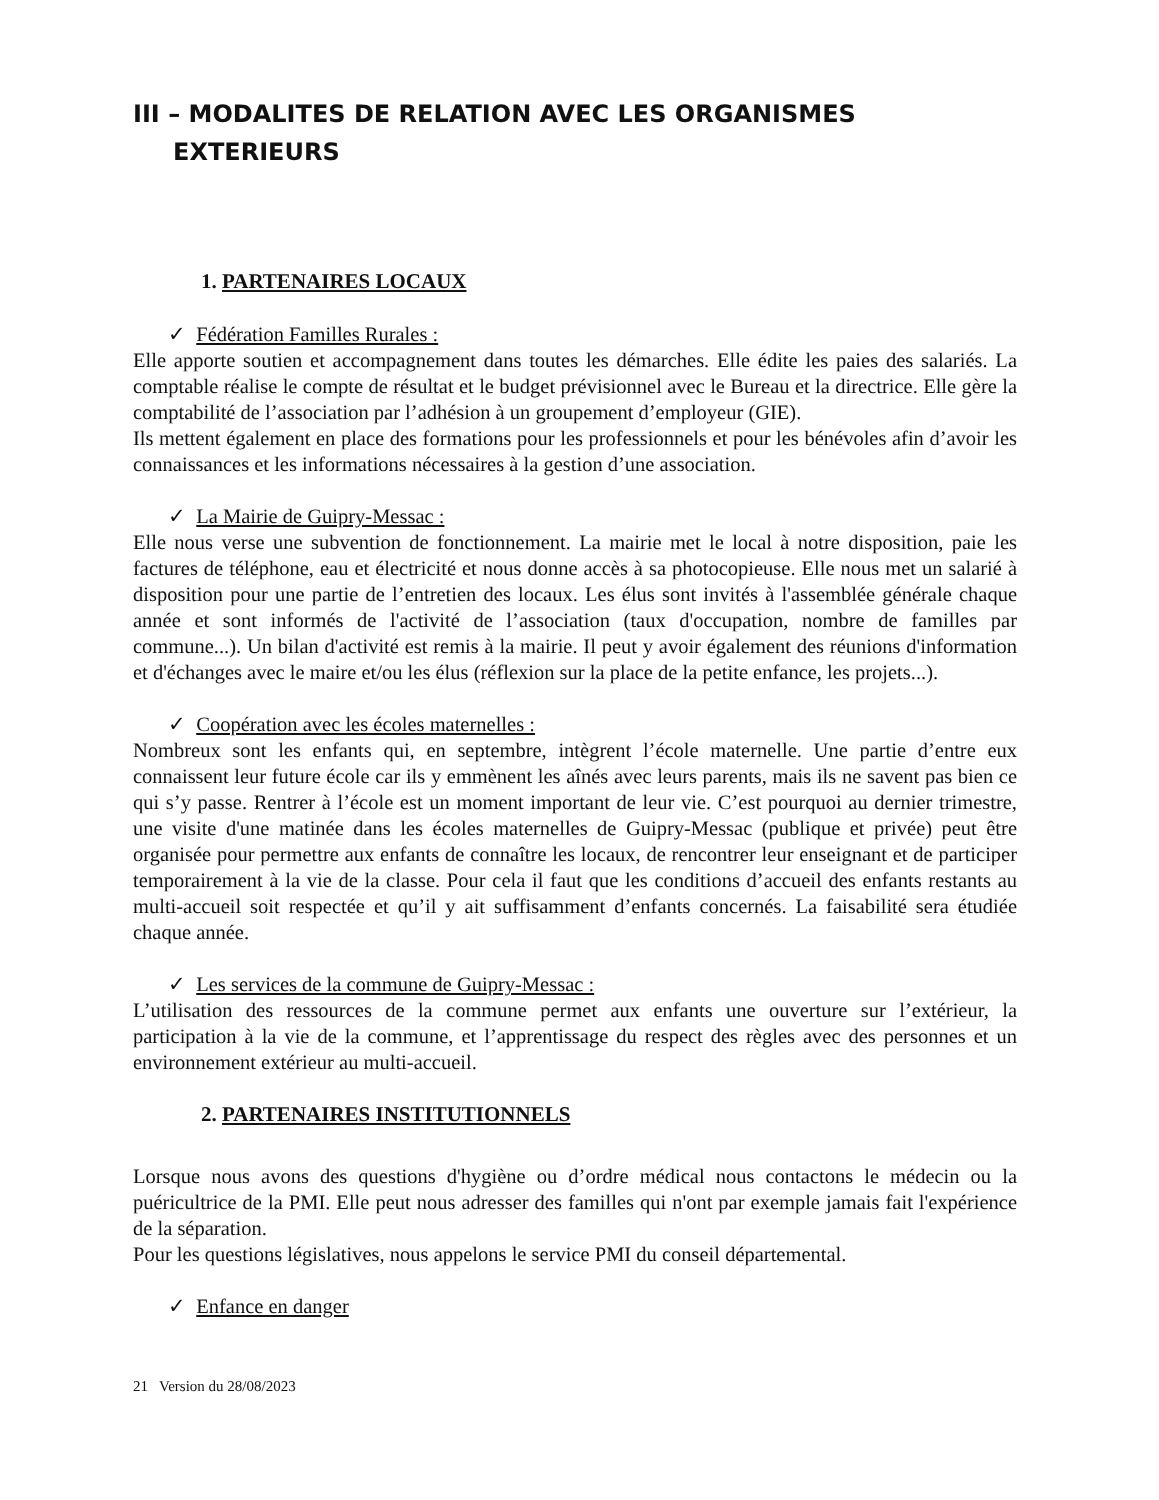III – MODALITES DE RELATION AVEC LES ORGANISMES
EXTERIEURS
1. PARTENAIRES LOCAUX
✓ Fédération Familles Rurales :
Elle apporte soutien et accompagnement dans toutes les démarches. Elle édite les paies des salariés. La comptable réalise le compte de résultat et le budget prévisionnel avec le Bureau et la directrice. Elle gère la comptabilité de l’association par l’adhésion à un groupement d’employeur (GIE).
Ils mettent également en place des formations pour les professionnels et pour les bénévoles afin d’avoir les connaissances et les informations nécessaires à la gestion d’une association.
✓ La Mairie de Guipry-Messac :
Elle nous verse une subvention de fonctionnement. La mairie met le local à notre disposition, paie les factures de téléphone, eau et électricité et nous donne accès à sa photocopieuse. Elle nous met un salarié à disposition pour une partie de l’entretien des locaux. Les élus sont invités à l'assemblée générale chaque année et sont informés de l'activité de l’association (taux d'occupation, nombre de familles par commune...). Un bilan d'activité est remis à la mairie. Il peut y avoir également des réunions d'information et d'échanges avec le maire et/ou les élus (réflexion sur la place de la petite enfance, les projets...).
✓ Coopération avec les écoles maternelles :
Nombreux sont les enfants qui, en septembre, intègrent l’école maternelle. Une partie d’entre eux connaissent leur future école car ils y emmènent les aînés avec leurs parents, mais ils ne savent pas bien ce qui s’y passe. Rentrer à l’école est un moment important de leur vie. C’est pourquoi au dernier trimestre, une visite d'une matinée dans les écoles maternelles de Guipry-Messac (publique et privée) peut être organisée pour permettre aux enfants de connaître les locaux, de rencontrer leur enseignant et de participer temporairement à la vie de la classe. Pour cela il faut que les conditions d’accueil des enfants restants au multi-accueil soit respectée et qu’il y ait suffisamment d’enfants concernés. La faisabilité sera étudiée chaque année.
✓ Les services de la commune de Guipry-Messac :
L’utilisation des ressources de la commune permet aux enfants une ouverture sur l’extérieur, la participation à la vie de la commune, et l’apprentissage du respect des règles avec des personnes et un environnement extérieur au multi-accueil.
2. PARTENAIRES INSTITUTIONNELS
Lorsque nous avons des questions d'hygiène ou d’ordre médical nous contactons le médecin ou la puéricultrice de la PMI. Elle peut nous adresser des familles qui n'ont par exemple jamais fait l'expérience de la séparation.
Pour les questions législatives, nous appelons le service PMI du conseil départemental.
✓ Enfance en danger
21 Version du 28/08/2023